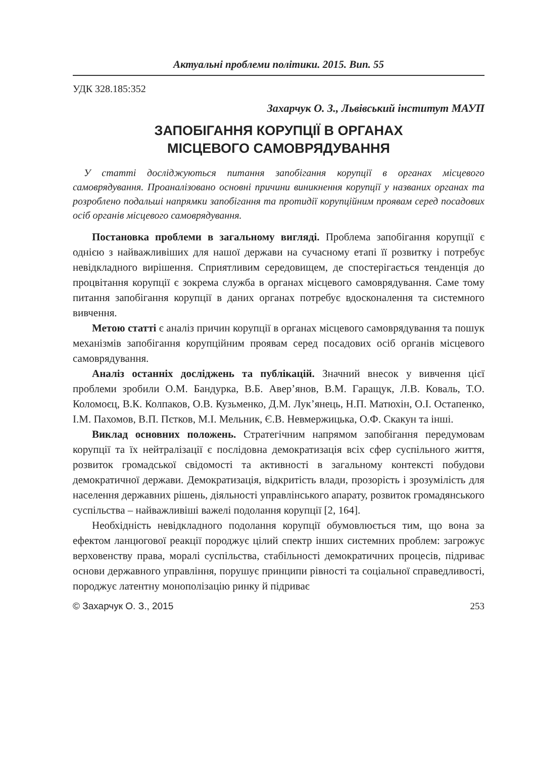Актуальні проблеми політики. 2015. Вип. 55
УДК 328.185:352
Захарчук О. З., Львівський інститут МАУП
ЗАПОБІГАННЯ КОРУПЦІЇ В ОРГАНАХ
МІСЦЕВОГО САМОВРЯДУВАННЯ
У статті досліджуються питання запобігання корупції в органах місцевого самоврядування. Проаналізовано основні причини виникнення корупції у названих органах та розроблено подальші напрямки запобігання та протидії корупційним проявам серед посадових осіб органів місцевого самоврядування.
Постановка проблеми в загальному вигляді. Проблема запобігання корупції є однією з найважливіших для нашої держави на сучасному етапі її розвитку і потребує невідкладного вирішення. Сприятливим середовищем, де спостерігається тенденція до процвітання корупції є зокрема служба в органах місцевого самоврядування. Саме тому питання запобігання корупції в даних органах потребує вдосконалення та системного вивчення.
Метою статті є аналіз причин корупції в органах місцевого самоврядування та пошук механізмів запобігання корупційним проявам серед посадових осіб органів місцевого самоврядування.
Аналіз останніх досліджень та публікацій. Значний внесок у вивчення цієї проблеми зробили О.М. Бандурка, В.Б. Авер’янов, В.М. Гаращук, Л.В. Коваль, Т.О. Коломоєц, В.К. Колпаков, О.В. Кузьменко, Д.М. Лук’янець, Н.П. Матюхін, О.І. Остапенко, І.М. Пахомов, В.П. Пєтков, М.І. Мельник, Є.В. Невмержицька, О.Ф. Скакун та інші.
Виклад основних положень. Стратегічним напрямом запобігання передумовам корупції та їх нейтралізації є послідовна демократизація всіх сфер суспільного життя, розвиток громадської свідомості та активності в загальному контексті побудови демократичної держави. Демократизація, відкритість влади, прозорість і зрозумілість для населення державних рішень, діяльності управлінського апарату, розвиток громадянського суспільства – найважливіші важелі подолання корупції [2, 164].
Необхідність невідкладного подолання корупції обумовлюється тим, що вона за ефектом ланцюгової реакції породжує цілий спектр інших системних проблем: загрожує верховенству права, моралі суспільства, стабільності демократичних процесів, підриває основи державного управління, порушує принципи рівності та соціальної справедливості, породжує латентну монополізацію ринку й підриває
© Захарчук О. З., 2015 253